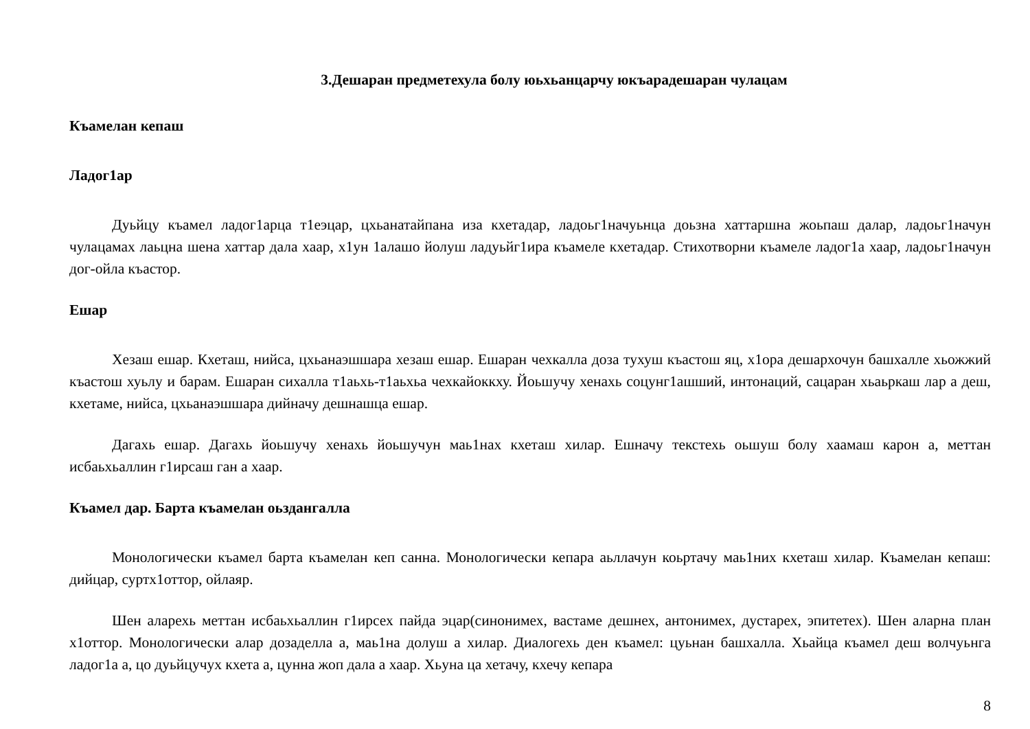3.Дешаран предметехула болу юьхьанцарчу юкъарадешаран чулацам
Къамелан кепаш
Ладог1ар
Дуьйцу къамел ладог1арца т1еэцар, цхьанатайпана иза кхетадар, ладоьг1начуьнца доьзна хаттаршна жоьпаш далар, ладоьг1начун чулацамах лаьцна шена хаттар дала хаар, х1ун 1алашо йолуш ладуьйг1ира къамеле кхетадар. Стихотворни къамеле ладог1а хаар, ладоьг1начун дог-ойла къастор.
Ешар
Хезаш ешар. Кхеташ, нийса, цхьанаэшшара хезаш ешар. Ешаран чехкалла доза тухуш къастош яц, х1ора дешархочун башхалле хьожжий къастош хуьлу и барам. Ешаран сихалла т1аьхь-т1аьхьа чехкайоккху. Йоьшучу хенахь соцунг1ашший, интонаций, сацаран хьаьркаш лар а деш, кхетаме, нийса, цхьанаэшшара дийначу дешнашца ешар.
Дагахь ешар. Дагахь йоьшучу хенахь йоьшучун маь1нах кхеташ хилар. Ешначу текстехь оьшуш болу хаамаш карон а, меттан исбаьхьаллин г1ирсаш ган а хаар.
Къамел дар. Барта къамелан оьздангалла
Монологически къамел барта къамелан кеп санна. Монологически кепара аьллачун коьртачу маь1них кхеташ хилар. Къамелан кепаш: дийцар, суртх1оттор, ойлаяр.
Шен аларехь меттан исбаьхьаллин г1ирсех пайда эцар(синонимех, вастаме дешнех, антонимех, дустарех, эпитетех). Шен аларна план х1оттор. Монологически алар дозаделла а, маь1на долуш а хилар. Диалогехь ден къамел: цуьнан башхалла. Хьайца къамел деш волчуьнга ладог1а а, цо дуьйцучух кхета а, цунна жоп дала а хаар. Хьуна ца хетачу, кхечу кепара
8